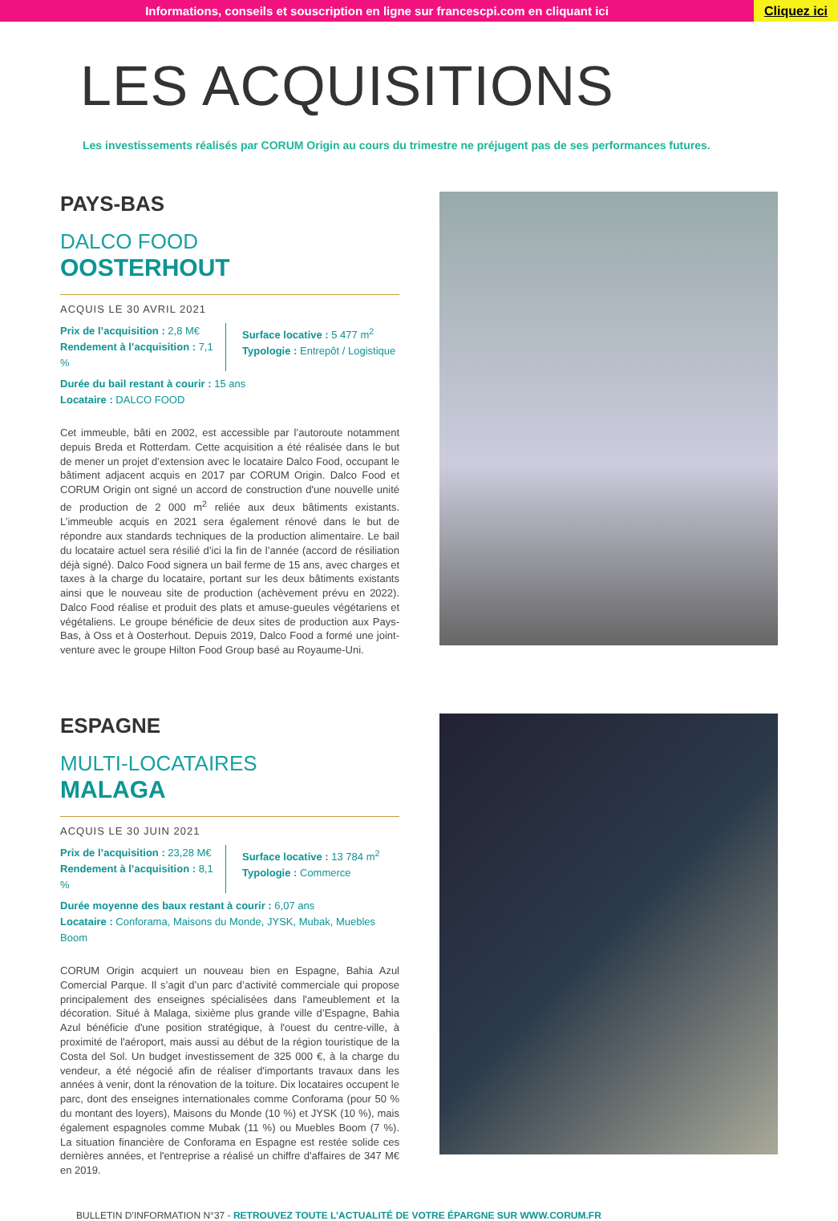Informations, conseils et souscription en ligne sur francescpi.com en cliquant ici
Cliquez ici
LES ACQUISITIONS
Les investissements réalisés par CORUM Origin au cours du trimestre ne préjugent pas de ses performances futures.
PAYS-BAS
DALCO FOOD
OOSTERHOUT
ACQUIS LE 30 AVRIL 2021
Prix de l’acquisition : 2,8 M€
Rendement à l’acquisition : 7,1 %
Surface locative : 5 477 m<sup>2</sup>
Typologie : Entrepôt / Logistique
Durée du bail restant à courir : 15 ans
Locataire : DALCO FOOD
Cet immeuble, bâti en 2002, est accessible par l’autoroute notamment depuis Breda et Rotterdam. Cette acquisition a été réalisée dans le but de mener un projet d’extension avec le locataire Dalco Food, occupant le bâtiment adjacent acquis en 2017 par CORUM Origin. Dalco Food et CORUM Origin ont signé un accord de construction d'une nouvelle unité de production de 2 000 m<sup>2</sup> reliée aux deux bâtiments existants. L’immeuble acquis en 2021 sera également rénové dans le but de répondre aux standards techniques de la production alimentaire. Le bail du locataire actuel sera résilié d’ici la fin de l’année (accord de résiliation déjà signé). Dalco Food signera un bail ferme de 15 ans, avec charges et taxes à la charge du locataire, portant sur les deux bâtiments existants ainsi que le nouveau site de production (achèvement prévu en 2022). Dalco Food réalise et produit des plats et amuse-gueules végétariens et végétaliens. Le groupe bénéficie de deux sites de production aux Pays-Bas, à Oss et à Oosterhout. Depuis 2019, Dalco Food a formé une joint-venture avec le groupe Hilton Food Group basé au Royaume-Uni.
ESPAGNE
MULTI-LOCATAIRES
MALAGA
ACQUIS LE 30 JUIN 2021
Prix de l’acquisition : 23,28 M€
Rendement à l’acquisition : 8,1 %
Surface locative : 13 784 m<sup>2</sup>
Typologie : Commerce
Durée moyenne des baux restant à courir : 6,07 ans
Locataire : Conforama, Maisons du Monde, JYSK, Mubak, Muebles Boom
CORUM Origin acquiert un nouveau bien en Espagne, Bahia Azul Comercial Parque. Il s’agit d’un parc d’activité commerciale qui propose principalement des enseignes spécialisées dans l'ameublement et la décoration. Situé à Malaga, sixième plus grande ville d’Espagne, Bahia Azul bénéficie d'une position stratégique, à l'ouest du centre-ville, à proximité de l'aéroport, mais aussi au début de la région touristique de la Costa del Sol. Un budget investissement de 325 000 €, à la charge du vendeur, a été négocié afin de réaliser d'importants travaux dans les années à venir, dont la rénovation de la toiture. Dix locataires occupent le parc, dont des enseignes internationales comme Conforama (pour 50 % du montant des loyers), Maisons du Monde (10 %) et JYSK (10 %), mais également espagnoles comme Mubak (11 %) ou Muebles Boom (7 %). La situation financière de Conforama en Espagne est restée solide ces dernières années, et l'entreprise a réalisé un chiffre d'affaires de 347 M€ en 2019.
BULLETIN D’INFORMATION N°37 - RETROUVEZ TOUTE L’ACTUALITÉ DE VOTRE ÉPARGNE SUR WWW.CORUM.FR